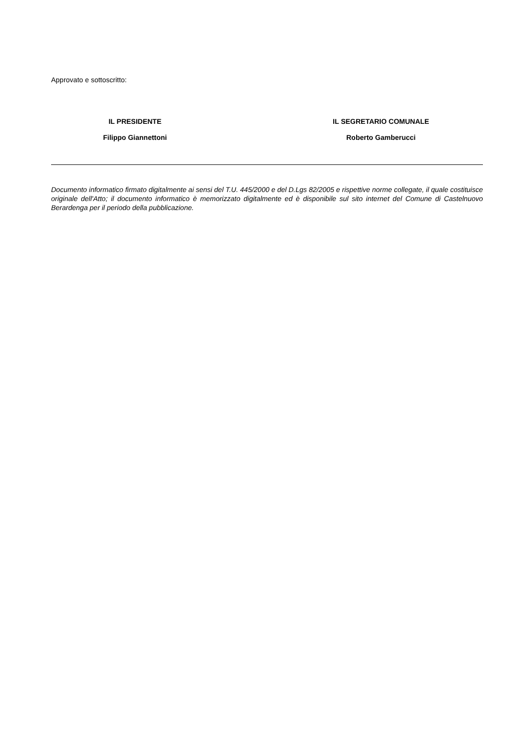Approvato e sottoscritto:
IL PRESIDENTE
Filippo Giannettoni
IL SEGRETARIO COMUNALE
Roberto Gamberucci
Documento informatico firmato digitalmente ai sensi del T.U. 445/2000 e del D.Lgs 82/2005 e rispettive norme collegate, il quale costituisce originale dell'Atto; il documento informatico è memorizzato digitalmente ed è disponibile sul sito internet del Comune di Castelnuovo Berardenga per il periodo della pubblicazione.